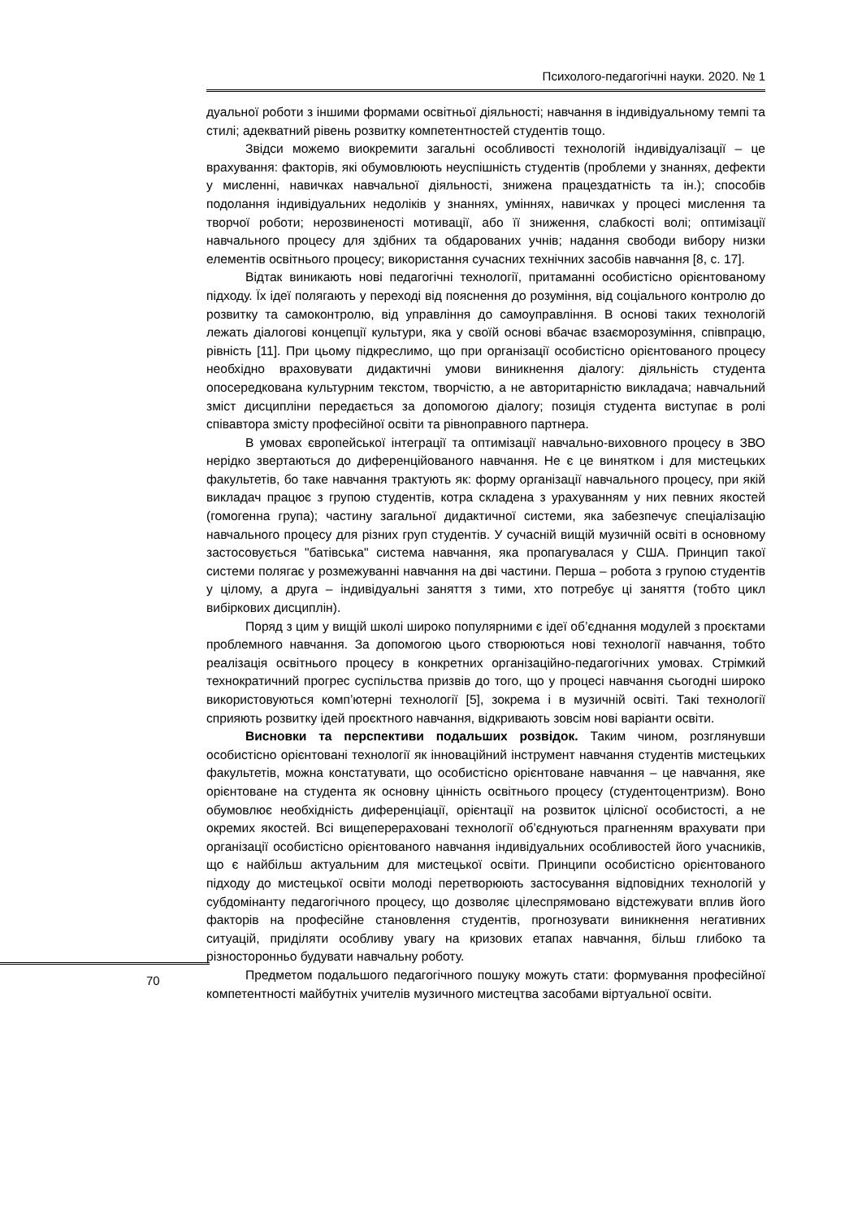Психолого-педагогічні науки. 2020. № 1
дуальної роботи з іншими формами освітньої діяльності; навчання в індивідуальному темпі та стилі; адекватний рівень розвитку компетентностей студентів тощо.
Звідси можемо виокремити загальні особливості технологій індивідуалізації – це врахування: факторів, які обумовлюють неуспішність студентів (проблеми у знаннях, дефекти у мисленні, навичках навчальної діяльності, знижена працездатність та ін.); способів подолання індивідуальних недоліків у знаннях, уміннях, навичках у процесі мислення та творчої роботи; нерозвиненості мотивації, або її зниження, слабкості волі; оптимізації навчального процесу для здібних та обдарованих учнів; надання свободи вибору низки елементів освітнього процесу; використання сучасних технічних засобів навчання [8, с. 17].
Відтак виникають нові педагогічні технології, притаманні особистісно орієнтованому підходу. Їх ідеї полягають у переході від пояснення до розуміння, від соціального контролю до розвитку та самоконтролю, від управління до самоуправління. В основі таких технологій лежать діалогові концепції культури, яка у своїй основі вбачає взаєморозуміння, співпрацю, рівність [11]. При цьому підкреслимо, що при організації особистісно орієнтованого процесу необхідно враховувати дидактичні умови виникнення діалогу: діяльність студента опосередкована культурним текстом, творчістю, а не авторитарністю викладача; навчальний зміст дисципліни передається за допомогою діалогу; позиція студента виступає в ролі співавтора змісту професійної освіти та рівноправного партнера.
В умовах європейської інтеграції та оптимізації навчально-виховного процесу в ЗВО нерідко звертаються до диференційованого навчання. Не є це винятком і для мистецьких факультетів, бо таке навчання трактують як: форму організації навчального процесу, при якій викладач працює з групою студентів, котра складена з урахуванням у них певних якостей (гомогенна група); частину загальної дидактичної системи, яка забезпечує спеціалізацію навчального процесу для різних груп студентів. У сучасній вищій музичній освіті в основному застосовується "батівська" система навчання, яка пропагувалася у США. Принцип такої системи полягає у розмежуванні навчання на дві частини. Перша – робота з групою студентів у цілому, а друга – індивідуальні заняття з тими, хто потребує ці заняття (тобто цикл вибіркових дисциплін).
Поряд з цим у вищій школі широко популярними є ідеї об’єднання модулей з проєктами проблемного навчання. За допомогою цього створюються нові технології навчання, тобто реалізація освітнього процесу в конкретних організаційно-педагогічних умовах. Стрімкий технократичний прогрес суспільства призвів до того, що у процесі навчання сьогодні широко використовуються комп’ютерні технології [5], зокрема і в музичній освіті. Такі технології сприяють розвитку ідей проєктного навчання, відкривають зовсім нові варіанти освіти.
Висновки та перспективи подальших розвідок. Таким чином, розглянувши особистісно орієнтовані технології як інноваційний інструмент навчання студентів мистецьких факультетів, можна констатувати, що особистісно орієнтоване навчання – це навчання, яке орієнтоване на студента як основну цінність освітнього процесу (студентоцентризм). Воно обумовлює необхідність диференціації, орієнтації на розвиток цілісної особистості, а не окремих якостей. Всі вищеперераховані технології об’єднуються прагненням врахувати при організації особистісно орієнтованого навчання індивідуальних особливостей його учасників, що є найбільш актуальним для мистецької освіти. Принципи особистісно орієнтованого підходу до мистецької освіти молоді перетворюють застосування відповідних технологій у субдомінанту педагогічного процесу, що дозволяє цілеспрямовано відстежувати вплив його факторів на професійне становлення студентів, прогнозувати виникнення негативних ситуацій, приділяти особливу увагу на кризових етапах навчання, більш глибоко та різносторонньо будувати навчальну роботу.
Предметом подальшого педагогічного пошуку можуть стати: формування професійної компетентності майбутніх учителів музичного мистецтва засобами віртуальної освіти.
70